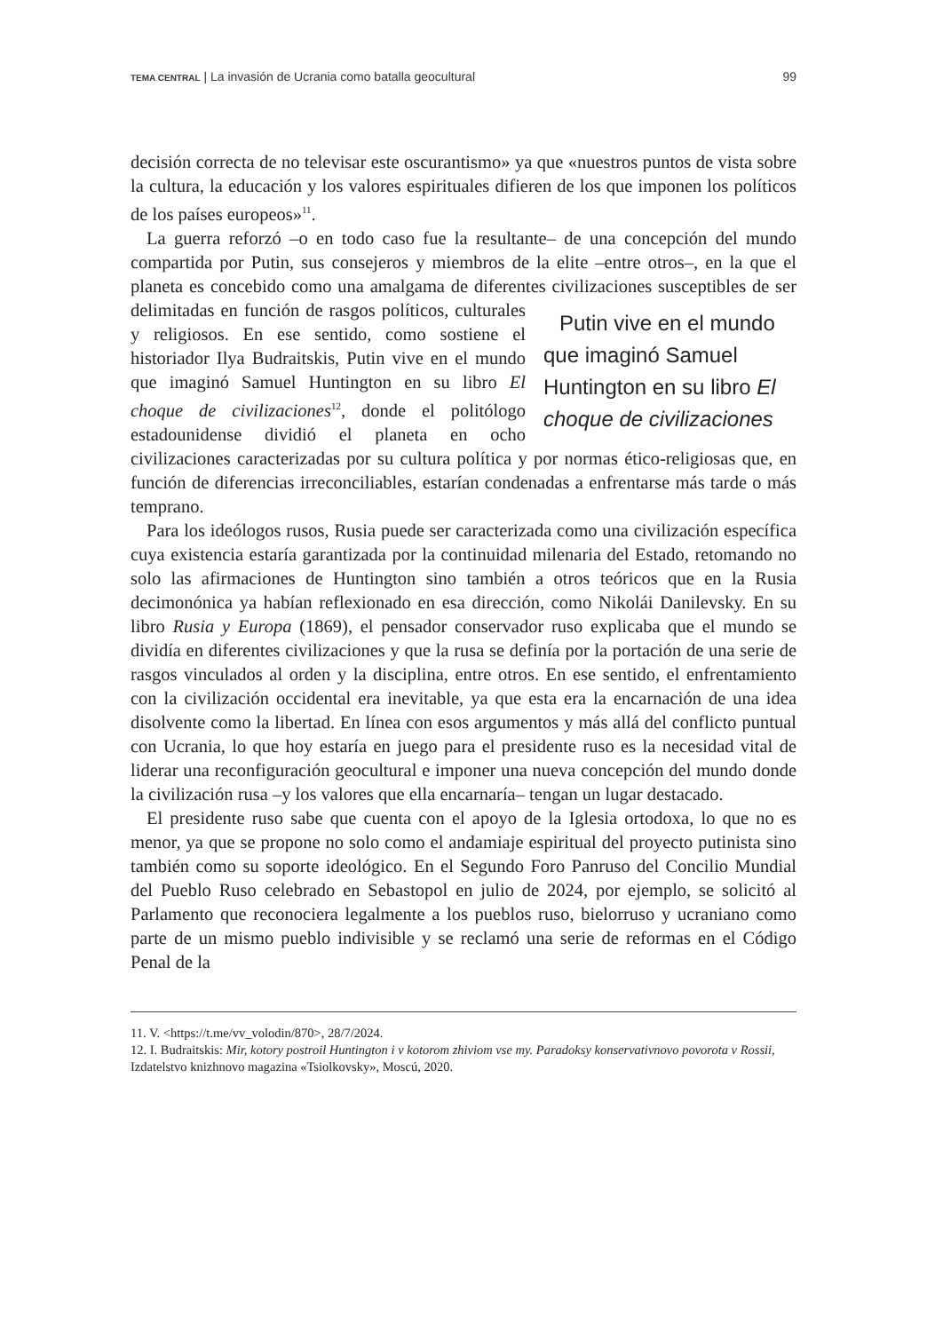TEMA CENTRAL | La invasión de Ucrania como batalla geocultural 99
decisión correcta de no televisar este oscurantismo» ya que «nuestros puntos de vista sobre la cultura, la educación y los valores espirituales difieren de los que imponen los políticos de los países europeos»<sup>11</sup>.
La guerra reforzó –o en todo caso fue la resultante– de una concepción del mundo compartida por Putin, sus consejeros y miembros de la elite –entre otros–, en la que el planeta es concebido como una amalgama de diferentes Putin vive en el mundo que imaginó Samuel Huntington en su libro El choque de civilizaciones civilizaciones susceptibles de ser delimitadas en función de rasgos políticos, culturales y religiosos. En ese sentido, como sostiene el historiador Ilya Budraitskis, Putin vive en el mundo que imaginó Samuel Huntington en su libro El choque de civilizaciones<sup>12</sup>, donde el politólogo estadounidense dividió el planeta en ocho civilizaciones caracterizadas por su cultura política y por normas ético-religiosas que, en función de diferencias irreconciliables, estarían condenadas a enfrentarse más tarde o más temprano.
Para los ideólogos rusos, Rusia puede ser caracterizada como una civilización específica cuya existencia estaría garantizada por la continuidad milenaria del Estado, retomando no solo las afirmaciones de Huntington sino también a otros teóricos que en la Rusia decimonónica ya habían reflexionado en esa dirección, como Nikolái Danilevsky. En su libro Rusia y Europa (1869), el pensador conservador ruso explicaba que el mundo se dividía en diferentes civilizaciones y que la rusa se definía por la portación de una serie de rasgos vinculados al orden y la disciplina, entre otros. En ese sentido, el enfrentamiento con la civilización occidental era inevitable, ya que esta era la encarnación de una idea disolvente como la libertad. En línea con esos argumentos y más allá del conflicto puntual con Ucrania, lo que hoy estaría en juego para el presidente ruso es la necesidad vital de liderar una reconfiguración geocultural e imponer una nueva concepción del mundo donde la civilización rusa –y los valores que ella encarnaría– tengan un lugar destacado.
El presidente ruso sabe que cuenta con el apoyo de la Iglesia ortodoxa, lo que no es menor, ya que se propone no solo como el andamiaje espiritual del proyecto putinista sino también como su soporte ideológico. En el Segundo Foro Panruso del Concilio Mundial del Pueblo Ruso celebrado en Sebastopol en julio de 2024, por ejemplo, se solicitó al Parlamento que reconociera legalmente a los pueblos ruso, bielorruso y ucraniano como parte de un mismo pueblo indivisible y se reclamó una serie de reformas en el Código Penal de la
11. V. <https://t.me/vv_volodin/870>, 28/7/2024.
12. I. Budraitskis: Mir, kotory postroil Huntington i v kotorom zhiviom vse my. Paradoksy konservativnovo povorota v Rossii, Izdatelstvo knizhnovo magazina «Tsiolkovsky», Moscú, 2020.